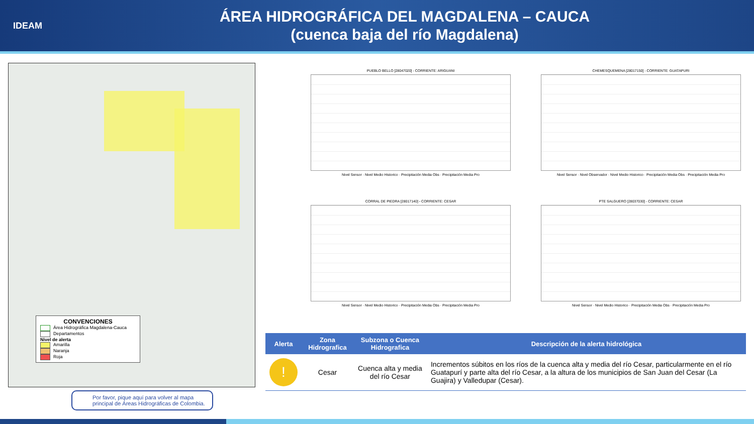IDEAM
ÁREA HIDROGRÁFICA DEL MAGDALENA – CAUCA
(cuenca baja del río Magdalena)
CONVENCIONES
Área Hidrográfica Magdalena-Cauca
Departamentos
Nivel de alerta
Amarilla
Naranja
Roja
Por favor, pique aquí para volver al mapa principal de Áreas Hidrográficas de Colombia.
PUEBLO BELLO [28047020] - CORRIENTE: ARIGUANI
Nivel Sensor · Nivel Medio Historico · Precipitación Media Obs · Precipitación Media Pro
CHEMESQUEMENA [28017150] - CORRIENTE: GUATAPURI
Nivel Sensor · Nivel Observador · Nivel Medio Historico · Precipitación Media Obs · Precipitación Media Pro
CORRAL DE PIEDRA [28017140] - CORRIENTE: CESAR
Nivel Sensor · Nivel Medio Historico · Precipitación Media Obs · Precipitación Media Pro
PTE SALGUERO [28037030] - CORRIENTE: CESAR
Nivel Sensor · Nivel Medio Historico · Precipitación Media Obs · Precipitación Media Pro
| Alerta | Zona Hidrografica | Subzona o Cuenca Hidrografica | Descripción de la alerta hidrológica |
| --- | --- | --- | --- |
| ! | Cesar | Cuenca alta y media del río Cesar | Incrementos súbitos en los ríos de la cuenca alta y media del río Cesar, particularmente en el río Guatapurí y parte alta del río Cesar, a la altura de los municipios de San Juan del Cesar (La Guajira) y Valledupar (Cesar). |